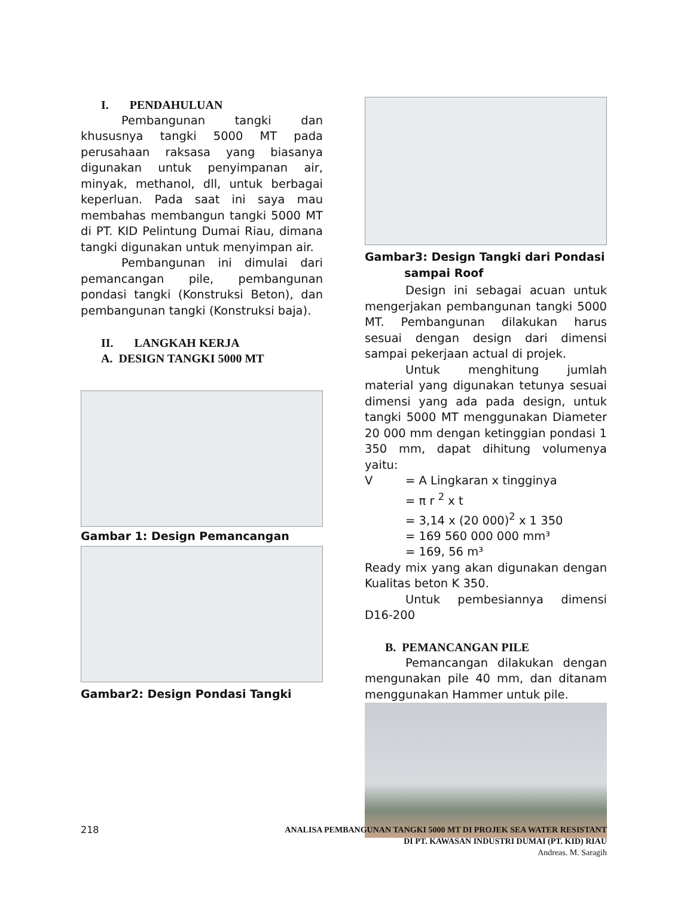I. PENDAHULUAN
Pembangunan tangki dan khususnya tangki 5000 MT pada perusahaan raksasa yang biasanya digunakan untuk penyimpanan air, minyak, methanol, dll, untuk berbagai keperluan. Pada saat ini saya mau membahas membangun tangki 5000 MT di PT. KID Pelintung Dumai Riau, dimana tangki digunakan untuk menyimpan air.
Pembangunan ini dimulai dari pemancangan pile, pembangunan pondasi tangki (Konstruksi Beton), dan pembangunan tangki (Konstruksi baja).
II. LANGKAH KERJA
A. DESIGN TANGKI 5000 MT
Gambar 1: Design Pemancangan
Gambar2: Design Pondasi Tangki
Gambar3: Design Tangki dari Pondasi
sampai Roof
Design ini sebagai acuan untuk mengerjakan pembangunan tangki 5000 MT. Pembangunan dilakukan harus sesuai dengan design dari dimensi sampai pekerjaan actual di projek.
Untuk menghitung jumlah material yang digunakan tetunya sesuai dimensi yang ada pada design, untuk tangki 5000 MT menggunakan Diameter 20 000 mm dengan ketinggian pondasi 1 350 mm, dapat dihitung volumenya yaitu:
| V | = A Lingkaran x tingginya |
| | = π r <sup>2</sup> x t |
| | = 3,14 x (20 000)<sup>2</sup> x 1 350 |
| | = 169 560 000 000 mm³ |
| | = 169, 56 m³ |
Ready mix yang akan digunakan dengan Kualitas beton K 350.
Untuk pembesiannya dimensi D16-200
B. PEMANCANGAN PILE
Pemancangan dilakukan dengan mengunakan pile 40 mm, dan ditanam menggunakan Hammer untuk pile.
218
ANALISA PEMBANGUNAN TANGKI 5000 MT DI PROJEK SEA WATER RESISTANT
DI PT. KAWASAN INDUSTRI DUMAI (PT. KID) RIAU
Andreas. M. Saragih